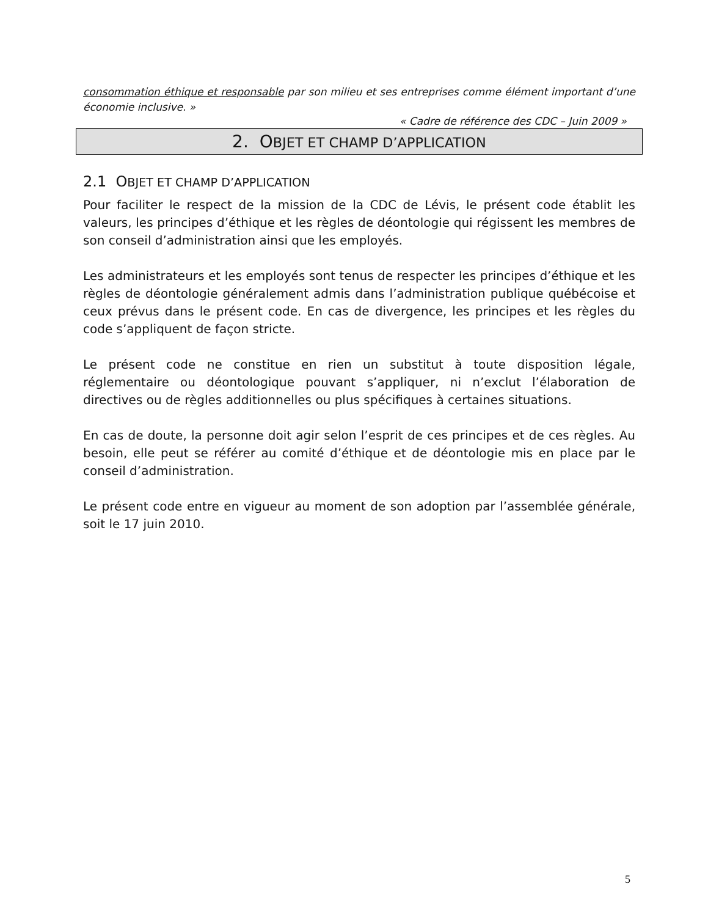consommation éthique et responsable par son milieu et ses entreprises comme élément important d’une économie inclusive. »
« Cadre de référence des CDC – Juin 2009 »
2. OBJET ET CHAMP D’APPLICATION
2.1 OBJET ET CHAMP D’APPLICATION
Pour faciliter le respect de la mission de la CDC de Lévis, le présent code établit les valeurs, les principes d’éthique et les règles de déontologie qui régissent les membres de son conseil d’administration ainsi que les employés.
Les administrateurs et les employés sont tenus de respecter les principes d’éthique et les règles de déontologie généralement admis dans l’administration publique québécoise et ceux prévus dans le présent code. En cas de divergence, les principes et les règles du code s’appliquent de façon stricte.
Le présent code ne constitue en rien un substitut à toute disposition légale, réglementaire ou déontologique pouvant s’appliquer, ni n’exclut l’élaboration de directives ou de règles additionnelles ou plus spécifiques à certaines situations.
En cas de doute, la personne doit agir selon l’esprit de ces principes et de ces règles. Au besoin, elle peut se référer au comité d’éthique et de déontologie mis en place par le conseil d’administration.
Le présent code entre en vigueur au moment de son adoption par l’assemblée générale, soit le 17 juin 2010.
5